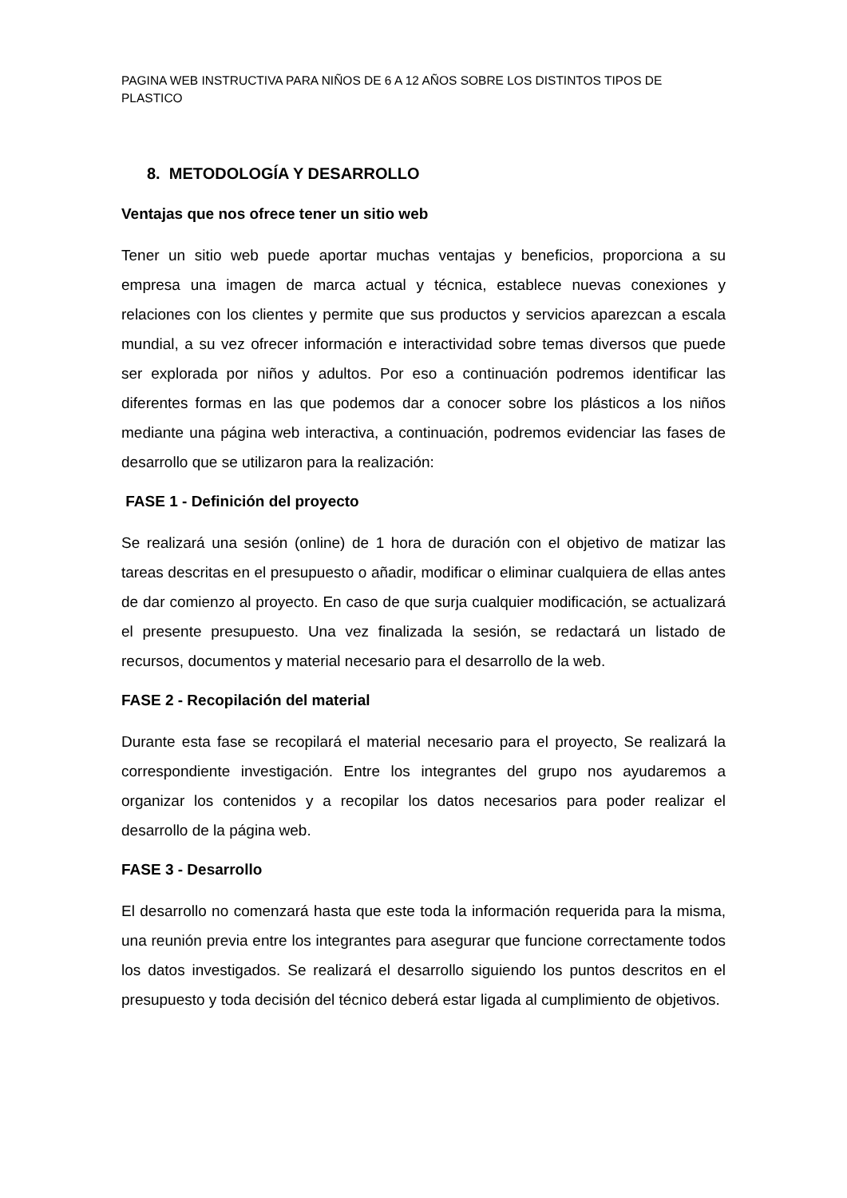PAGINA WEB INSTRUCTIVA PARA NIÑOS DE 6 A 12 AÑOS SOBRE LOS DISTINTOS TIPOS DE PLASTICO
8. METODOLOGÍA Y DESARROLLO
Ventajas que nos ofrece tener un sitio web
Tener un sitio web puede aportar muchas ventajas y beneficios, proporciona a su empresa una imagen de marca actual y técnica, establece nuevas conexiones y relaciones con los clientes y permite que sus productos y servicios aparezcan a escala mundial, a su vez ofrecer información e interactividad sobre temas diversos que puede ser explorada por niños y adultos. Por eso a continuación podremos identificar las diferentes formas en las que podemos dar a conocer sobre los plásticos a los niños mediante una página web interactiva, a continuación, podremos evidenciar las fases de desarrollo que se utilizaron para la realización:
FASE 1 - Definición del proyecto
Se realizará una sesión (online) de 1 hora de duración con el objetivo de matizar las tareas descritas en el presupuesto o añadir, modificar o eliminar cualquiera de ellas antes de dar comienzo al proyecto. En caso de que surja cualquier modificación, se actualizará el presente presupuesto. Una vez finalizada la sesión, se redactará un listado de recursos, documentos y material necesario para el desarrollo de la web.
FASE 2 - Recopilación del material
Durante esta fase se recopilará el material necesario para el proyecto, Se realizará la correspondiente investigación. Entre los integrantes del grupo nos ayudaremos a organizar los contenidos y a recopilar los datos necesarios para poder realizar el desarrollo de la página web.
FASE 3 - Desarrollo
El desarrollo no comenzará hasta que este toda la información requerida para la misma, una reunión previa entre los integrantes para asegurar que funcione correctamente todos los datos investigados. Se realizará el desarrollo siguiendo los puntos descritos en el presupuesto y toda decisión del técnico deberá estar ligada al cumplimiento de objetivos.